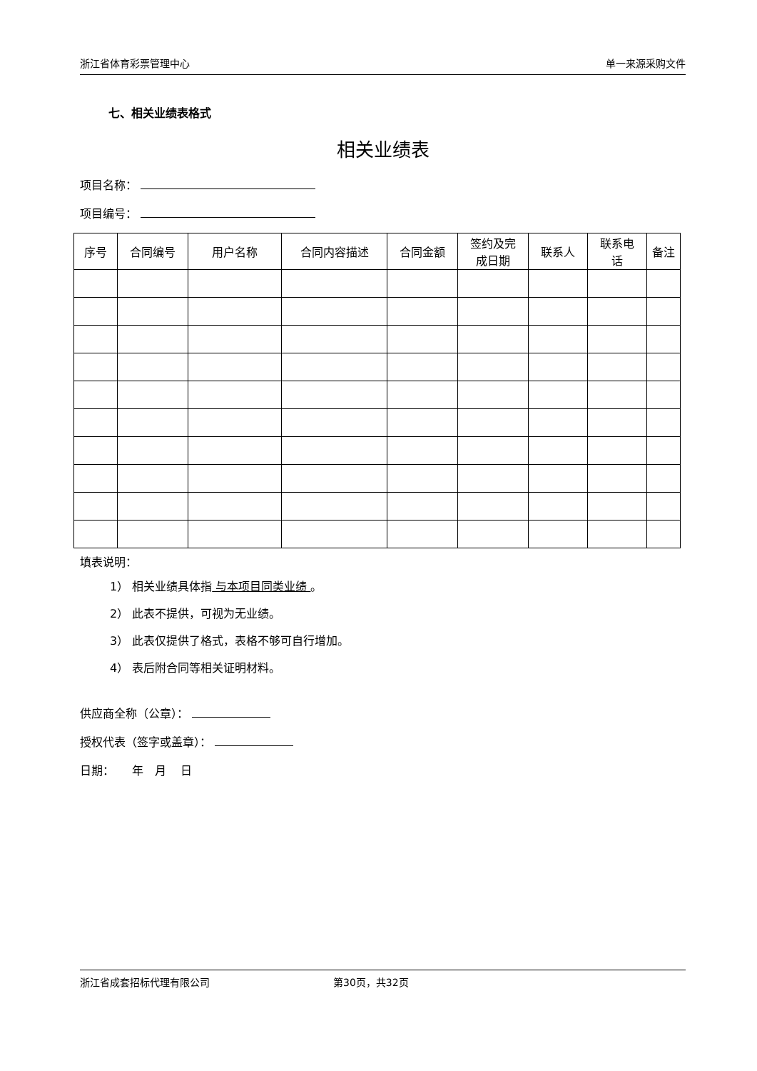浙江省体育彩票管理中心 单一来源采购文件
七、相关业绩表格式
相关业绩表
项目名称：
项目编号：
| 序号 | 合同编号 | 用户名称 | 合同内容描述 | 合同金额 | 签约及完 成日期 | 联系人 | 联系电 话 | 备注 |
| --- | --- | --- | --- | --- | --- | --- | --- | --- |
填表说明：
1） 相关业绩具体指 与本项目同类业绩 。
2） 此表不提供，可视为无业绩。
3） 此表仅提供了格式，表格不够可自行增加。
4） 表后附合同等相关证明材料。
供应商全称（公章）：
授权代表（签字或盖章）：
日期： 年 月 日
浙江省成套招标代理有限公司 第30页，共32页